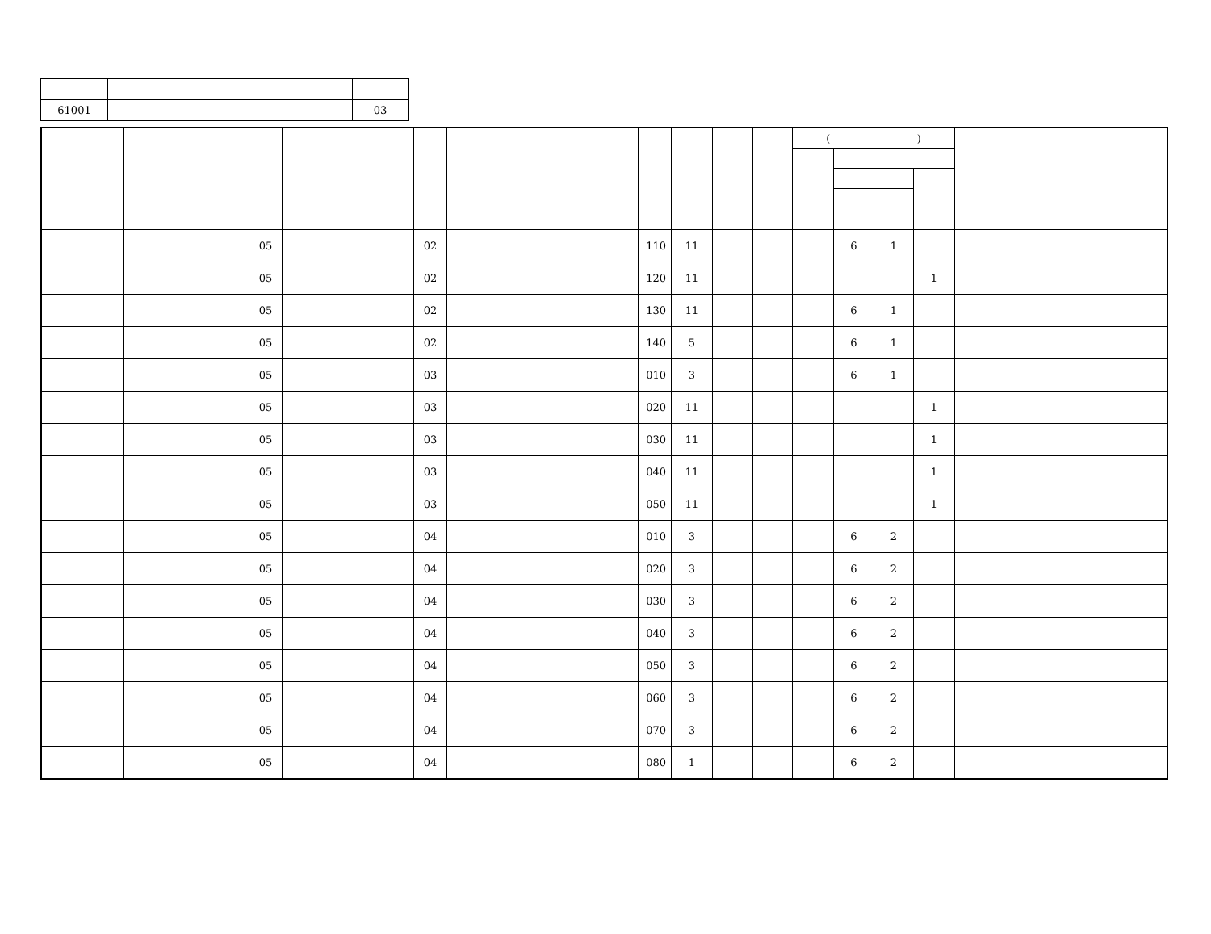| 61001 | | 03 |
| | | | | | | | | | | ( ) | | | | | |
| --- | --- | --- | --- | --- | --- | --- | --- | --- | --- | --- | --- | --- | --- | --- | --- |
| | | 05 | | 02 | | 110 | 11 | | | | 6 | 1 | | | |
| | | 05 | | 02 | | 120 | 11 | | | | | | 1 | | |
| | | 05 | | 02 | | 130 | 11 | | | | 6 | 1 | | | |
| | | 05 | | 02 | | 140 | 5 | | | | 6 | 1 | | | |
| | | 05 | | 03 | | 010 | 3 | | | | 6 | 1 | | | |
| | | 05 | | 03 | | 020 | 11 | | | | | | 1 | | |
| | | 05 | | 03 | | 030 | 11 | | | | | | 1 | | |
| | | 05 | | 03 | | 040 | 11 | | | | | | 1 | | |
| | | 05 | | 03 | | 050 | 11 | | | | | | 1 | | |
| | | 05 | | 04 | | 010 | 3 | | | | 6 | 2 | | | |
| | | 05 | | 04 | | 020 | 3 | | | | 6 | 2 | | | |
| | | 05 | | 04 | | 030 | 3 | | | | 6 | 2 | | | |
| | | 05 | | 04 | | 040 | 3 | | | | 6 | 2 | | | |
| | | 05 | | 04 | | 050 | 3 | | | | 6 | 2 | | | |
| | | 05 | | 04 | | 060 | 3 | | | | 6 | 2 | | | |
| | | 05 | | 04 | | 070 | 3 | | | | 6 | 2 | | | |
| | | 05 | | 04 | | 080 | 1 | | | | 6 | 2 | | | |